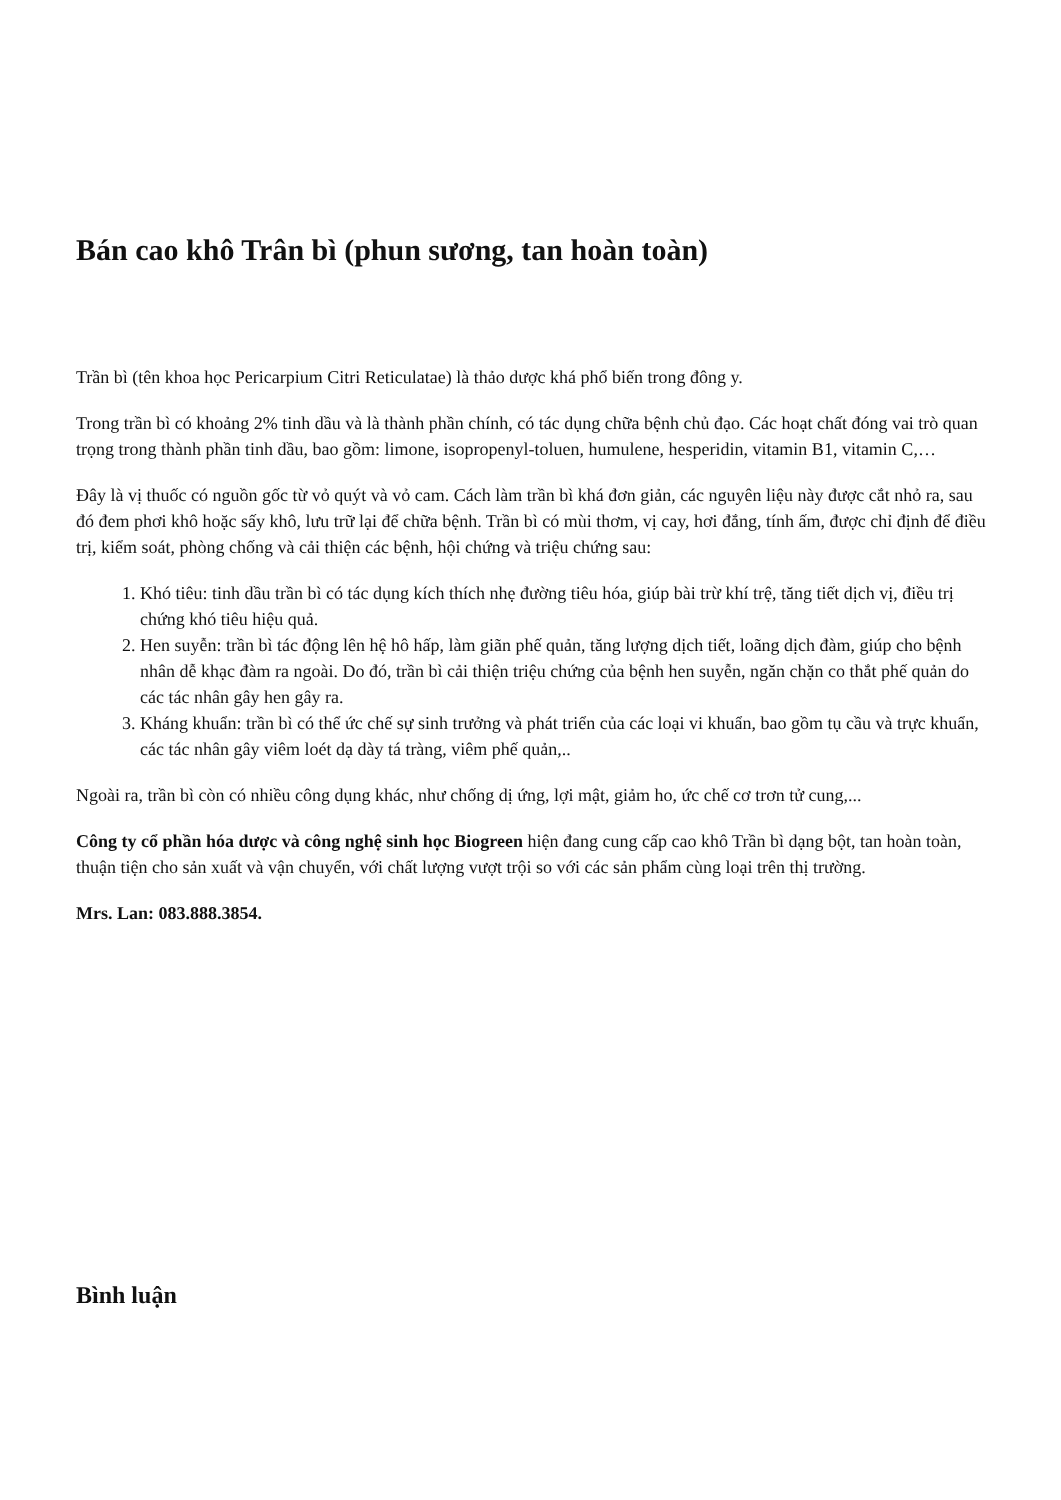Bán cao khô Trân bì (phun sương, tan hoàn toàn)
Trần bì (tên khoa học Pericarpium Citri Reticulatae) là thảo dược khá phổ biến trong đông y.
Trong trần bì có khoảng 2% tinh dầu và là thành phần chính, có tác dụng chữa bệnh chủ đạo. Các hoạt chất đóng vai trò quan trọng trong thành phần tinh dầu, bao gồm: limone, isopropenyl-toluen, humulene, hesperidin, vitamin B1, vitamin C,…
Đây là vị thuốc có nguồn gốc từ vỏ quýt và vỏ cam. Cách làm trần bì khá đơn giản, các nguyên liệu này được cắt nhỏ ra, sau đó đem phơi khô hoặc sấy khô, lưu trữ lại để chữa bệnh. Trần bì có mùi thơm, vị cay, hơi đắng, tính ấm, được chỉ định để điều trị, kiểm soát, phòng chống và cải thiện các bệnh, hội chứng và triệu chứng sau:
1. Khó tiêu: tinh dầu trần bì có tác dụng kích thích nhẹ đường tiêu hóa, giúp bài trừ khí trệ, tăng tiết dịch vị, điều trị chứng khó tiêu hiệu quả.
2. Hen suyễn: trần bì tác động lên hệ hô hấp, làm giãn phế quản, tăng lượng dịch tiết, loãng dịch đàm, giúp cho bệnh nhân dễ khạc đàm ra ngoài. Do đó, trần bì cải thiện triệu chứng của bệnh hen suyễn, ngăn chặn co thắt phế quản do các tác nhân gây hen gây ra.
3. Kháng khuẩn: trần bì có thể ức chế sự sinh trưởng và phát triển của các loại vi khuẩn, bao gồm tụ cầu và trực khuẩn, các tác nhân gây viêm loét dạ dày tá tràng, viêm phế quản,..
Ngoài ra, trần bì còn có nhiều công dụng khác, như chống dị ứng, lợi mật, giảm ho, ức chế cơ trơn tử cung,...
Công ty cổ phần hóa dược và công nghệ sinh học Biogreen hiện đang cung cấp cao khô Trần bì dạng bột, tan hoàn toàn, thuận tiện cho sản xuất và vận chuyển, với chất lượng vượt trội so với các sản phẩm cùng loại trên thị trường.
Mrs. Lan: 083.888.3854.
Bình luận